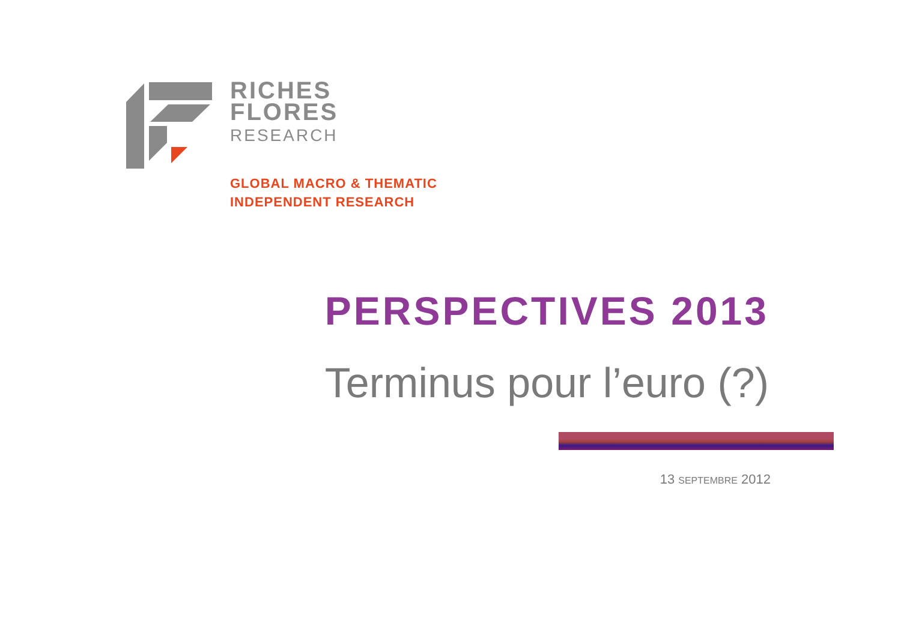RICHES
FLORES
RESEARCH
GLOBAL MACRO & THEMATIC
INDEPENDENT RESEARCH
PERSPECTIVES 2013
Terminus pour l’euro (?)
13 SEPTEMBRE 2012